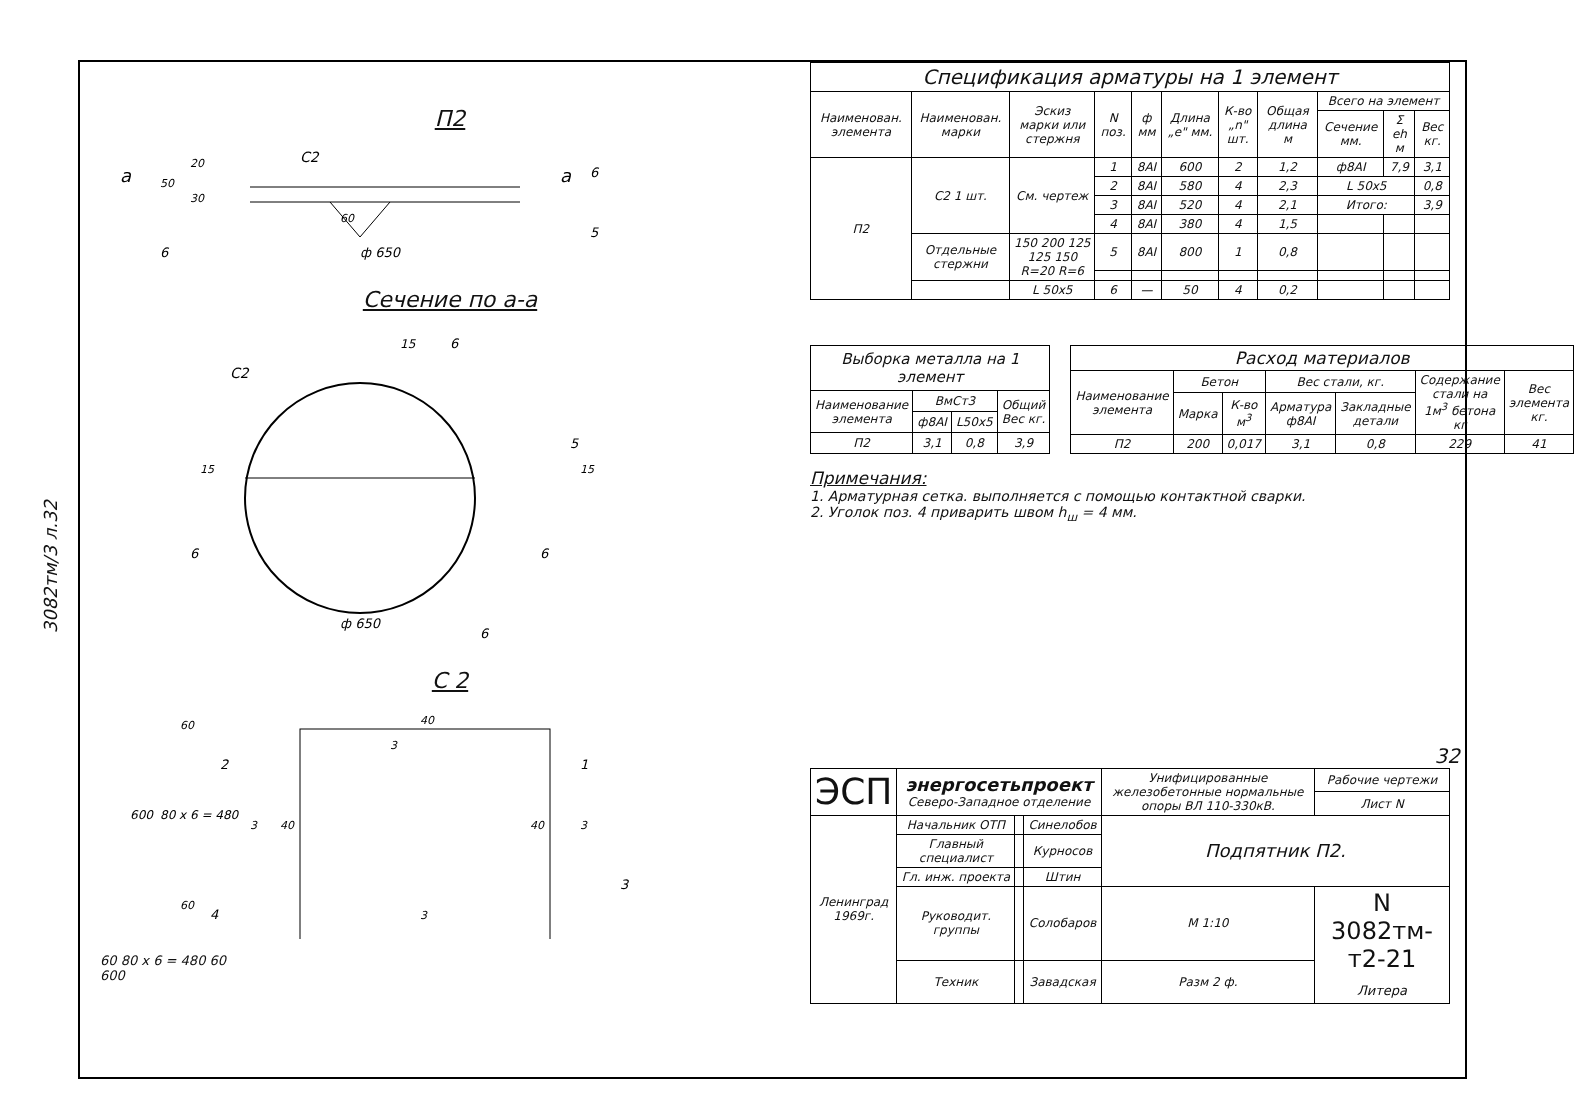3082тм/3 л.32
П2
С2
а
а
ф 650
50
20
30
60
6
6
5
Сечение по а-а
С2
15
6
5
15
15
6
6
ф 650
6
С 2
600
80 х 6 = 480
60
60
40
3
2
1
3
40
40
3
3
4
3
60 80 х 6 = 480 60
600
| Спецификация арматуры на 1 элемент | | | | | | | | | | |
| Наименован. элемента | Наименован. марки | Эскиз марки или стержня | N поз. | ф мм | Длина „е" мм. | К-во „n" шт. | Общая длина м | Всего на элемент | | |
| | | | | | | | | Сечение мм. | Σ еh м | Вес кг. |
| П2 | С2 1 шт. | См. чертеж | 1 | 8AI | 600 | 2 | 1,2 | ф8AI | 7,9 | 3,1 |
| | | | 2 | 8AI | 580 | 4 | 2,3 | L 50х5 | | 0,8 |
| | | | 3 | 8AI | 520 | 4 | 2,1 | Итого: | | 3,9 |
| | | | 4 | 8AI | 380 | 4 | 1,5 | | | |
| | Отдельные стержни | 150 200 125 125 150 R=20 R=6 | 5 | 8AI | 800 | 1 | 0,8 | | | |
| | | L 50х5 | 6 | — | 50 | 4 | 0,2 | | | |
| Выборка металла на 1 элемент | | | |
| Наименование элемента | ВмСт3 | | Общий Вес кг. |
| | ф8AI | L50х5 | |
| П2 | 3,1 | 0,8 | 3,9 |
| Расход материалов | | | | | | |
| Наименование элемента | Бетон | | Вес стали, кг. | | Содержание стали на 1м<sup>3</sup> бетона кг | Вес элемента кг. |
| | Марка | К-во м<sup>3</sup> | Арматура ф8AI | Закладные детали | | |
| П2 | 200 | 0,017 | 3,1 | 0,8 | 229 | 41 |
Примечания:
1. Арматурная сетка. выполняется с помощью контактной сварки.
2. Уголок поз. 4 приварить швом h<sub>ш</sub> = 4 мм.
32
| ЭСП | энергосетьпроект Северо-Западное отделение | | | Унифицированные железобетонные нормальные опоры ВЛ 110-330кВ. | | Рабочие чертежи |
| | | | | | | Лист N |
| Ленинград 1969г. | Начальник ОТП | | Синелобов | Подпятник П2. | | |
| | Главный специалист | | Курносов | | | |
| | Гл. инж. проекта | | Штин | | | |
| | Руководит. группы | | Солобаров | М 1:10 | N 3082тм-т2-21 Литера | |
| | Техник | | Завадская | Разм 2 ф. | | |